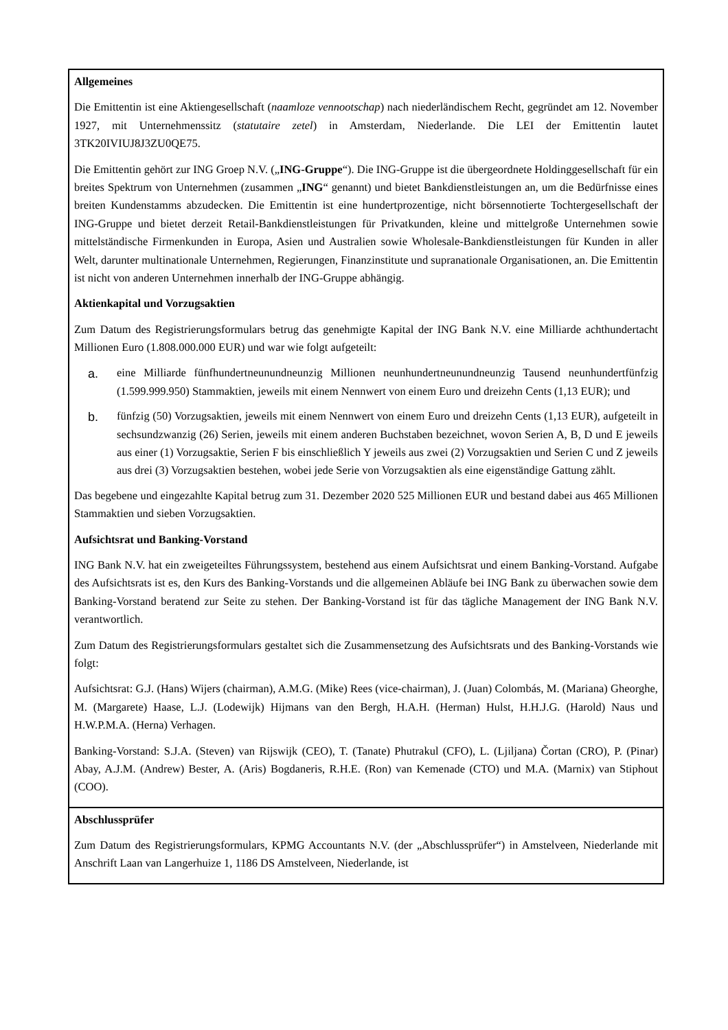| Allgemeines Die Emittentin ist eine Aktiengesellschaft ( naamloze vennootschap ) nach niederländischem Recht, gegründet am 12. November 1927, mit Unternehmenssitz ( statutaire zetel ) in Amsterdam, Niederlande. Die LEI der Emittentin lautet 3TK20IVIUJ8J3ZU0QE75. Die Emittentin gehört zur ING Groep N.V. („ ING-Gruppe “). Die ING-Gruppe ist die übergeordnete Holdinggesellschaft für ein breites Spektrum von Unternehmen (zusammen „ ING “ genannt) und bietet Bankdienstleistungen an, um die Bedürfnisse eines breiten Kundenstamms abzudecken. Die Emittentin ist eine hundertprozentige, nicht börsennotierte Tochtergesellschaft der ING-Gruppe und bietet derzeit Retail-Bankdienstleistungen für Privatkunden, kleine und mittelgroße Unternehmen sowie mittelständische Firmenkunden in Europa, Asien und Australien sowie Wholesale-Bankdienstleistungen für Kunden in aller Welt, darunter multinationale Unternehmen, Regierungen, Finanzinstitute und supranationale Organisationen, an. Die Emittentin ist nicht von anderen Unternehmen innerhalb der ING-Gruppe abhängig. Aktienkapital und Vorzugsaktien Zum Datum des Registrierungsformulars betrug das genehmigte Kapital der ING Bank N.V. eine Milliarde achthundertacht Millionen Euro (1.808.000.000 EUR) und war wie folgt aufgeteilt: a. eine Milliarde fünfhundertneunundneunzig Millionen neunhundertneunundneunzig Tausend neunhundertfünfzig (1.599.999.950) Stammaktien, jeweils mit einem Nennwert von einem Euro und dreizehn Cents (1,13 EUR); und b. fünfzig (50) Vorzugsaktien, jeweils mit einem Nennwert von einem Euro und dreizehn Cents (1,13 EUR), aufgeteilt in sechsundzwanzig (26) Serien, jeweils mit einem anderen Buchstaben bezeichnet, wovon Serien A, B, D und E jeweils aus einer (1) Vorzugsaktie, Serien F bis einschließlich Y jeweils aus zwei (2) Vorzugsaktien und Serien C und Z jeweils aus drei (3) Vorzugsaktien bestehen, wobei jede Serie von Vorzugsaktien als eine eigenständige Gattung zählt. Das begebene und eingezahlte Kapital betrug zum 31. Dezember 2020 525 Millionen EUR und bestand dabei aus 465 Millionen Stammaktien und sieben Vorzugsaktien. Aufsichtsrat und Banking-Vorstand ING Bank N.V. hat ein zweigeteiltes Führungssystem, bestehend aus einem Aufsichtsrat und einem Banking-Vorstand. Aufgabe des Aufsichtsrats ist es, den Kurs des Banking-Vorstands und die allgemeinen Abläufe bei ING Bank zu überwachen sowie dem Banking-Vorstand beratend zur Seite zu stehen. Der Banking-Vorstand ist für das tägliche Management der ING Bank N.V. verantwortlich. Zum Datum des Registrierungsformulars gestaltet sich die Zusammensetzung des Aufsichtsrats und des Banking-Vorstands wie folgt: Aufsichtsrat: G.J. (Hans) Wijers (chairman), A.M.G. (Mike) Rees (vice-chairman), J. (Juan) Colombás, M. (Mariana) Gheorghe, M. (Margarete) Haase, L.J. (Lodewijk) Hijmans van den Bergh, H.A.H. (Herman) Hulst, H.H.J.G. (Harold) Naus und H.W.P.M.A. (Herna) Verhagen. Banking-Vorstand: S.J.A. (Steven) van Rijswijk (CEO), T. (Tanate) Phutrakul (CFO), L. (Ljiljana) Čortan (CRO), P. (Pinar) Abay, A.J.M. (Andrew) Bester, A. (Aris) Bogdaneris, R.H.E. (Ron) van Kemenade (CTO) und M.A. (Marnix) van Stiphout (COO). |
| Abschlussprüfer Zum Datum des Registrierungsformulars, KPMG Accountants N.V. (der „Abschlussprüfer“) in Amstelveen, Niederlande mit Anschrift Laan van Langerhuize 1, 1186 DS Amstelveen, Niederlande, ist |